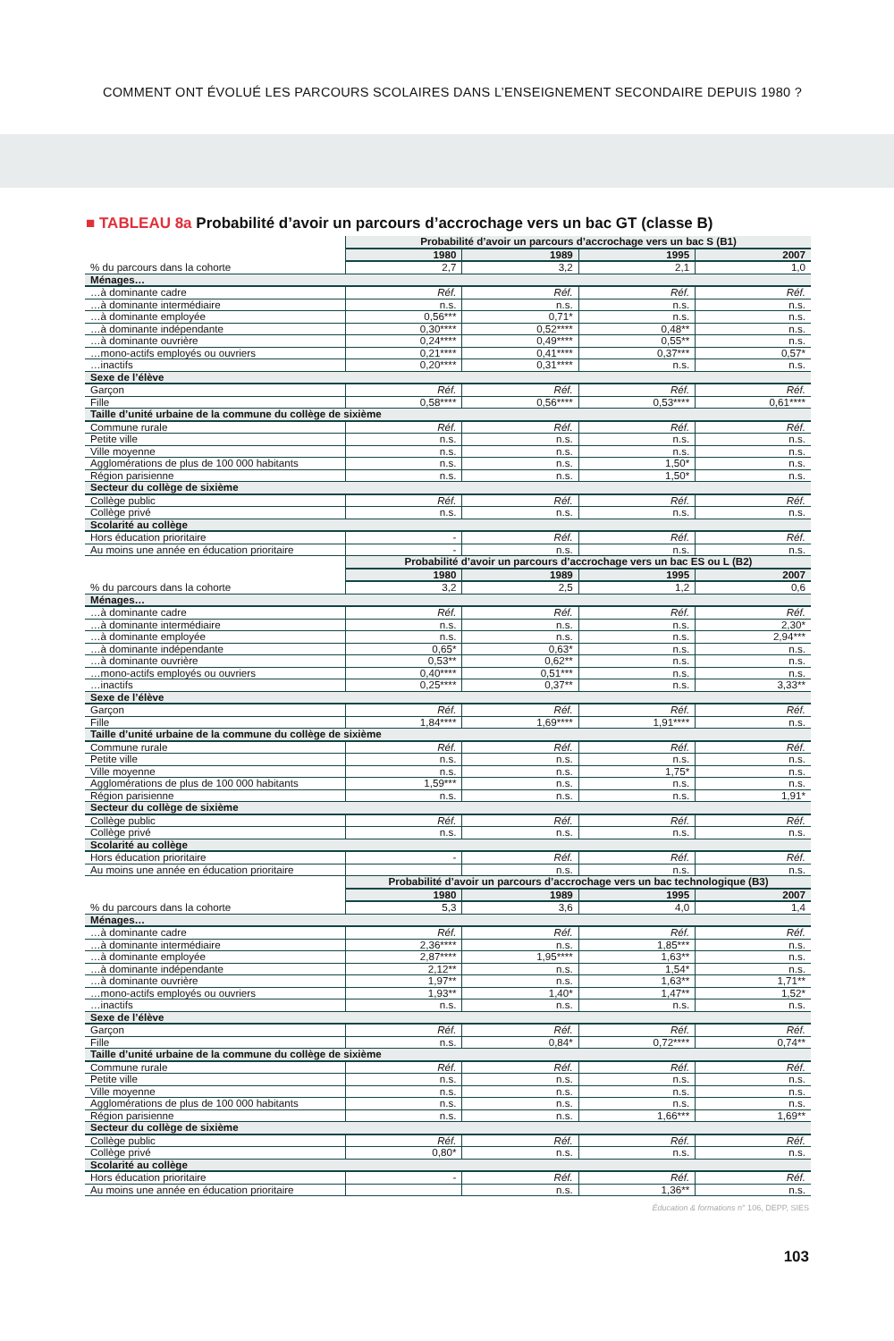COMMENT ONT ÉVOLUÉ LES PARCOURS SCOLAIRES DANS L’ENSEIGNEMENT SECONDAIRE DEPUIS 1980 ?
■ TABLEAU 8a Probabilité d’avoir un parcours d’accrochage vers un bac GT (classe B)
| | Probabilité d’avoir un parcours d’accrochage vers un bac S (B1) | | | |
| | 1980 | 1989 | 1995 | 2007 |
| % du parcours dans la cohorte | 2,7 | 3,2 | 2,1 | 1,0 |
| Ménages… | | | | |
| …à dominante cadre | Réf. | Réf. | Réf. | Réf. |
| …à dominante intermédiaire | n.s. | n.s. | n.s. | n.s. |
| …à dominante employée | 0,56*** | 0,71* | n.s. | n.s. |
| …à dominante indépendante | 0,30**** | 0,52**** | 0,48** | n.s. |
| …à dominante ouvrière | 0,24**** | 0,49**** | 0,55** | n.s. |
| …mono-actifs employés ou ouvriers | 0,21**** | 0,41**** | 0,37*** | 0,57* |
| …inactifs | 0,20**** | 0,31**** | n.s. | n.s. |
| Sexe de l’élève | | | | |
| Garçon | Réf. | Réf. | Réf. | Réf. |
| Fille | 0,58**** | 0,56**** | 0,53**** | 0,61**** |
| Taille d’unité urbaine de la commune du collège de sixième | | | | |
| Commune rurale | Réf. | Réf. | Réf. | Réf. |
| Petite ville | n.s. | n.s. | n.s. | n.s. |
| Ville moyenne | n.s. | n.s. | n.s. | n.s. |
| Agglomérations de plus de 100 000 habitants | n.s. | n.s. | 1,50* | n.s. |
| Région parisienne | n.s. | n.s. | 1,50* | n.s. |
| Secteur du collège de sixième | | | | |
| Collège public | Réf. | Réf. | Réf. | Réf. |
| Collège privé | n.s. | n.s. | n.s. | n.s. |
| Scolarité au collège | | | | |
| Hors éducation prioritaire | - | Réf. | Réf. | Réf. |
| Au moins une année en éducation prioritaire | - | n.s. | n.s. | n.s. |
| | Probabilité d’avoir un parcours d’accrochage vers un bac ES ou L (B2) | | | |
| | 1980 | 1989 | 1995 | 2007 |
| % du parcours dans la cohorte | 3,2 | 2,5 | 1,2 | 0,6 |
| Ménages… | | | | |
| …à dominante cadre | Réf. | Réf. | Réf. | Réf. |
| …à dominante intermédiaire | n.s. | n.s. | n.s. | 2,30* |
| …à dominante employée | n.s. | n.s. | n.s. | 2,94*** |
| …à dominante indépendante | 0,65* | 0,63* | n.s. | n.s. |
| …à dominante ouvrière | 0,53** | 0,62** | n.s. | n.s. |
| …mono-actifs employés ou ouvriers | 0,40**** | 0,51*** | n.s. | n.s. |
| …inactifs | 0,25**** | 0,37** | n.s. | 3,33** |
| Sexe de l’élève | | | | |
| Garçon | Réf. | Réf. | Réf. | Réf. |
| Fille | 1,84**** | 1,69**** | 1,91**** | n.s. |
| Taille d’unité urbaine de la commune du collège de sixième | | | | |
| Commune rurale | Réf. | Réf. | Réf. | Réf. |
| Petite ville | n.s. | n.s. | n.s. | n.s. |
| Ville moyenne | n.s. | n.s. | 1,75* | n.s. |
| Agglomérations de plus de 100 000 habitants | 1,59*** | n.s. | n.s. | n.s. |
| Région parisienne | n.s. | n.s. | n.s. | 1,91* |
| Secteur du collège de sixième | | | | |
| Collège public | Réf. | Réf. | Réf. | Réf. |
| Collège privé | n.s. | n.s. | n.s. | n.s. |
| Scolarité au collège | | | | |
| Hors éducation prioritaire | - | Réf. | Réf. | Réf. |
| Au moins une année en éducation prioritaire | | n.s. | n.s. | n.s. |
| | Probabilité d’avoir un parcours d’accrochage vers un bac technologique (B3) | | | |
| | 1980 | 1989 | 1995 | 2007 |
| % du parcours dans la cohorte | 5,3 | 3,6 | 4,0 | 1,4 |
| Ménages… | | | | |
| …à dominante cadre | Réf. | Réf. | Réf. | Réf. |
| …à dominante intermédiaire | 2,36**** | n.s. | 1,85*** | n.s. |
| …à dominante employée | 2,87**** | 1,95**** | 1,63** | n.s. |
| …à dominante indépendante | 2,12** | n.s. | 1,54* | n.s. |
| …à dominante ouvrière | 1,97** | n.s. | 1,63** | 1,71** |
| …mono-actifs employés ou ouvriers | 1,93** | 1,40* | 1,47** | 1,52* |
| …inactifs | n.s. | n.s. | n.s. | n.s. |
| Sexe de l’élève | | | | |
| Garçon | Réf. | Réf. | Réf. | Réf. |
| Fille | n.s. | 0,84* | 0,72**** | 0,74** |
| Taille d’unité urbaine de la commune du collège de sixième | | | | |
| Commune rurale | Réf. | Réf. | Réf. | Réf. |
| Petite ville | n.s. | n.s. | n.s. | n.s. |
| Ville moyenne | n.s. | n.s. | n.s. | n.s. |
| Agglomérations de plus de 100 000 habitants | n.s. | n.s. | n.s. | n.s. |
| Région parisienne | n.s. | n.s. | 1,66*** | 1,69** |
| Secteur du collège de sixième | | | | |
| Collège public | Réf. | Réf. | Réf. | Réf. |
| Collège privé | 0,80* | n.s. | n.s. | n.s. |
| Scolarité au collège | | | | |
| Hors éducation prioritaire | - | Réf. | Réf. | Réf. |
| Au moins une année en éducation prioritaire | | n.s. | 1,36** | n.s. |
Éducation & formations n° 106, DEPP, SIES
103